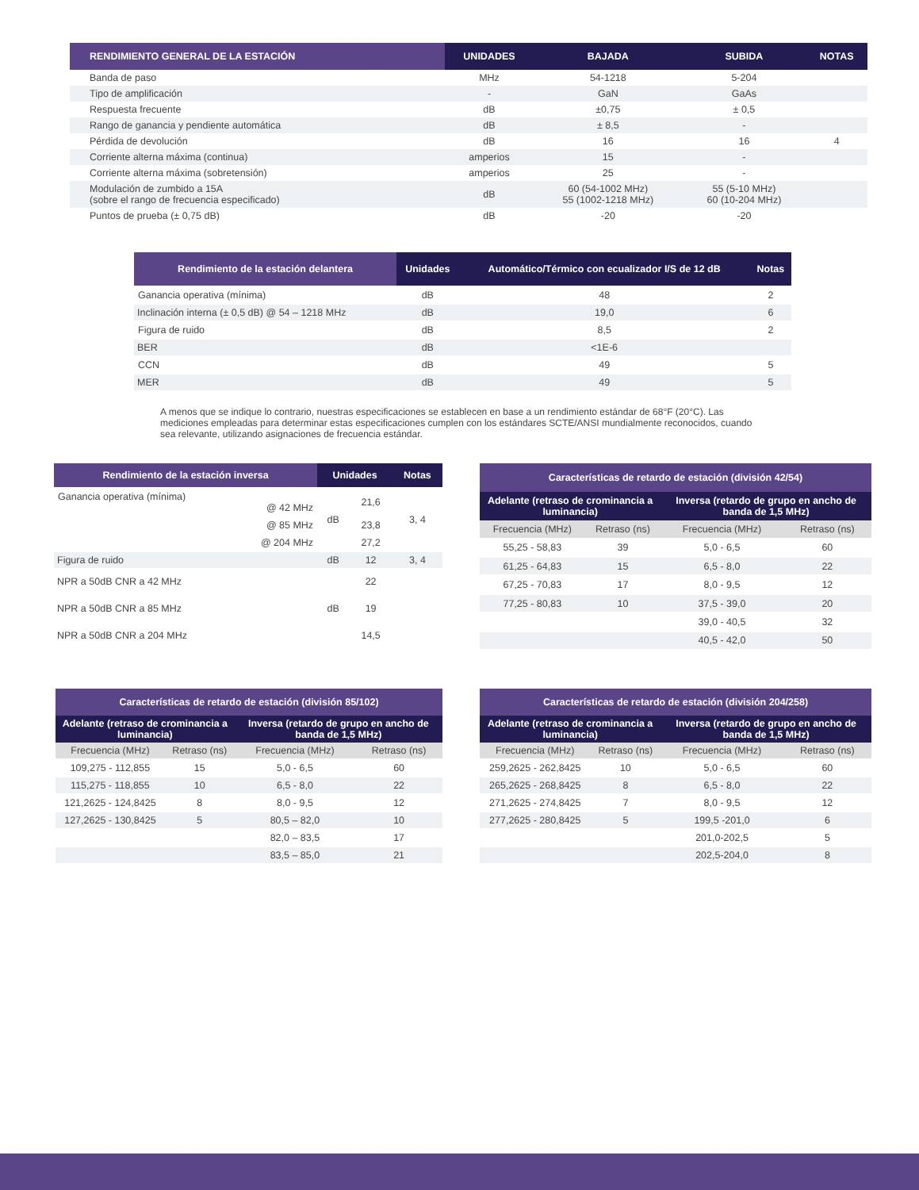| RENDIMIENTO GENERAL DE LA ESTACIÓN | UNIDADES | BAJADA | SUBIDA | NOTAS |
| --- | --- | --- | --- | --- |
| Banda de paso | MHz | 54-1218 | 5-204 | |
| Tipo de amplificación | - | GaN | GaAs | |
| Respuesta frecuente | dB | ±0,75 | ± 0,5 | |
| Rango de ganancia y pendiente automática | dB | ± 8,5 | - | |
| Pérdida de devolución | dB | 16 | 16 | 4 |
| Corriente alterna máxima (continua) | amperios | 15 | - | |
| Corriente alterna máxima (sobretensión) | amperios | 25 | - | |
| Modulación de zumbido a 15A (sobre el rango de frecuencia especificado) | dB | 60 (54-1002 MHz) 55 (1002-1218 MHz) | 55 (5-10 MHz) 60 (10-204 MHz) | |
| Puntos de prueba (± 0,75 dB) | dB | -20 | -20 | |
| Rendimiento de la estación delantera | Unidades | Automático/Térmico con ecualizador I/S de 12 dB | Notas |
| --- | --- | --- | --- |
| Ganancia operativa (mínima) | dB | 48 | 2 |
| Inclinación interna (± 0,5 dB) @ 54 – 1218 MHz | dB | 19,0 | 6 |
| Figura de ruido | dB | 8,5 | 2 |
| BER | dB | <1E-6 | |
| CCN | dB | 49 | 5 |
| MER | dB | 49 | 5 |
A menos que se indique lo contrario, nuestras especificaciones se establecen en base a un rendimiento estándar de 68°F (20°C). Las mediciones empleadas para determinar estas especificaciones cumplen con los estándares SCTE/ANSI mundialmente reconocidos, cuando sea relevante, utilizando asignaciones de frecuencia estándar.
| Rendimiento de la estación inversa | Unidades | | Notas |
| --- | --- | --- | --- |
| Ganancia operativa (mínima) @ 42 MHz | dB | 21,6 | 3, 4 |
| @ 85 MHz | | 23,8 | |
| @ 204 MHz | | 27,2 | |
| Figura de ruido | dB | 12 | 3, 4 |
| NPR a 50dB CNR a 42 MHz | | 22 | |
| NPR a 50dB CNR a 85 MHz | dB | 19 | |
| NPR a 50dB CNR a 204 MHz | | 14,5 | |
| Características de retardo de estación (división 42/54) | | | |
| --- | --- | --- | --- |
| Adelante (retraso de crominancia a luminancia) | | Inversa (retardo de grupo en ancho de banda de 1,5 MHz) | |
| Frecuencia (MHz) | Retraso (ns) | Frecuencia (MHz) | Retraso (ns) |
| 55,25 - 58,83 | 39 | 5,0 - 6,5 | 60 |
| 61,25 - 64,83 | 15 | 6,5 - 8,0 | 22 |
| 67,25 - 70,83 | 17 | 8,0 - 9,5 | 12 |
| 77,25 - 80,83 | 10 | 37,5 - 39,0 | 20 |
| | | 39,0 - 40,5 | 32 |
| | | 40,5 - 42,0 | 50 |
| Características de retardo de estación (división 85/102) | | | |
| --- | --- | --- | --- |
| Adelante (retraso de crominancia a luminancia) | | Inversa (retardo de grupo en ancho de banda de 1,5 MHz) | |
| Frecuencia (MHz) | Retraso (ns) | Frecuencia (MHz) | Retraso (ns) |
| 109,275 - 112,855 | 15 | 5,0 - 6,5 | 60 |
| 115,275 - 118,855 | 10 | 6,5 - 8,0 | 22 |
| 121,2625 - 124,8425 | 8 | 8,0 - 9,5 | 12 |
| 127,2625 - 130,8425 | 5 | 80,5 – 82,0 | 10 |
| | | 82,0 – 83,5 | 17 |
| | | 83,5 – 85,0 | 21 |
| Características de retardo de estación (división 204/258) | | | |
| --- | --- | --- | --- |
| Adelante (retraso de crominancia a luminancia) | | Inversa (retardo de grupo en ancho de banda de 1,5 MHz) | |
| Frecuencia (MHz) | Retraso (ns) | Frecuencia (MHz) | Retraso (ns) |
| 259,2625 - 262,8425 | 10 | 5,0 - 6,5 | 60 |
| 265,2625 - 268,8425 | 8 | 6,5 - 8,0 | 22 |
| 271,2625 - 274,8425 | 7 | 8,0 - 9,5 | 12 |
| 277,2625 - 280,8425 | 5 | 199,5 -201,0 | 6 |
| | | 201,0-202,5 | 5 |
| | | 202,5-204,0 | 8 |